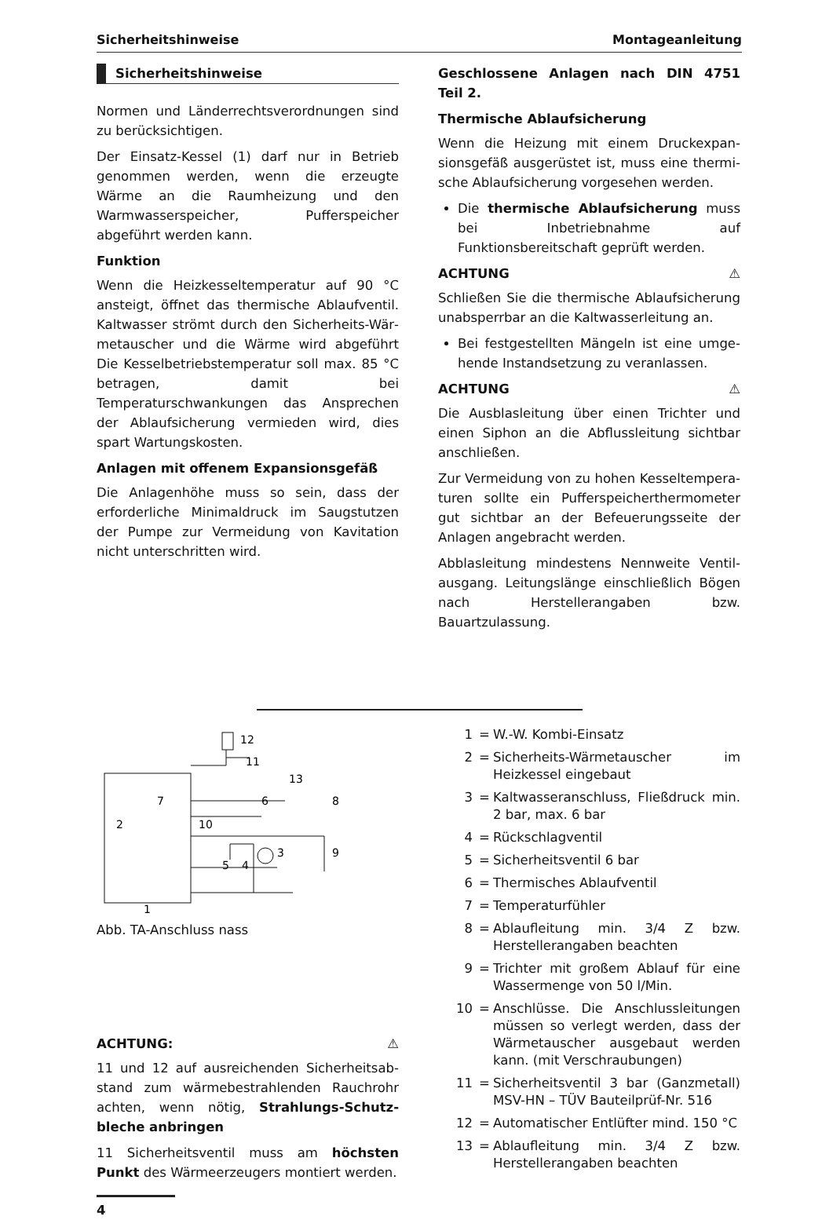Sicherheitshinweise Montageanleitung
Sicherheitshinweise
Normen und Länderrechtsverordnungen sind zu berücksichtigen.
Der Einsatz-Kessel (1) darf nur in Betrieb genommen werden, wenn die erzeugte Wärme an die Raumheizung und den Warmwasser­speicher, Pufferspeicher abgeführt werden kann.
Funktion
Wenn die Heizkesseltemperatur auf 90 °C ansteigt, öffnet das thermische Ablaufventil. Kaltwasser strömt durch den Sicherheits-Wär­metauscher und die Wärme wird abgeführt Die Kesselbetriebstemperatur soll max. 85 °C betra­gen, damit bei Temperaturschwankungen das Ansprechen der Ablaufsicherung vermieden wird, dies spart Wartungskosten.
Anlagen mit offenem Expansionsgefäß
Die Anlagenhöhe muss so sein, dass der erfor­derliche Minimaldruck im Saugstutzen der Pumpe zur Vermeidung von Kavitation nicht unterschritten wird.
Geschlossene Anlagen nach DIN 4751 Teil 2.
Thermische Ablaufsicherung
Wenn die Heizung mit einem Druckexpan­sionsgefäß ausgerüstet ist, muss eine thermi­sche Ablaufsicherung vorgesehen werden.
Die thermische Ablaufsicherung muss bei Inbetriebnahme auf Funktionsbereitschaft geprüft werden.
ACHTUNG ⚠
Schließen Sie die thermische Ablaufsicherung unabsperrbar an die Kaltwasserleitung an.
Bei festgestellten Mängeln ist eine umge­hende Instandsetzung zu veranlassen.
ACHTUNG ⚠
Die Ausblasleitung über einen Trichter und einen Siphon an die Abflussleitung sichtbar anschließen.
Zur Vermeidung von zu hohen Kesseltempera­turen sollte ein Pufferspeicherthermometer gut sichtbar an der Befeuerungsseite der Anla­gen angebracht werden.
Abblasleitung mindestens Nennweite Ventil­ausgang. Leitungslänge einschließlich Bögen nach Herstellerangaben bzw. Bauartzulassung.
12
11
13
7
6
8
2
10
3
9
5
4
1
Abb. TA-Anschluss nass
ACHTUNG: ⚠
11 und 12 auf ausreichenden Sicherheitsab­stand zum wärmebestrahlenden Rauchrohr achten, wenn nötig, Strahlungs-Schutz­bleche anbringen
11 Sicherheitsventil muss am höchsten Punkt des Wärmeerzeugers montiert werden.
1 = W.-W. Kombi-Einsatz
2 = Sicherheits-Wärmetauscher im Heizkessel eingebaut
3 = Kaltwasseranschluss, Fließdruck min. 2 bar, max. 6 bar
4 = Rückschlagventil
5 = Sicherheitsventil 6 bar
6 = Thermisches Ablaufventil
7 = Temperaturfühler
8 = Ablaufleitung min. 3/4 Z bzw. Herstellerangaben beachten
9 = Trichter mit großem Ablauf für eine Wassermenge von 50 l/Min.
10 = Anschlüsse. Die Anschlussleitungen müssen so verlegt werden, dass der Wärmetauscher ausgebaut werden kann. (mit Verschraubungen)
11 = Sicherheitsventil 3 bar (Ganzmetall) MSV-HN – TÜV Bauteilprüf-Nr. 516
12 = Automatischer Entlüfter mind. 150 °C
13 = Ablaufleitung min. 3/4 Z bzw. Herstellerangaben beachten
4